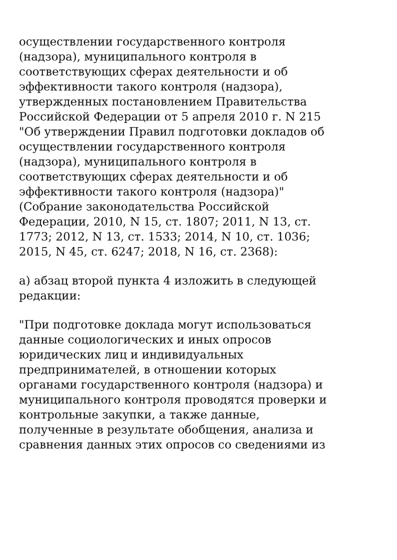осуществлении государственного контроля
(надзора), муниципального контроля в
соответствующих сферах деятельности и об
эффективности такого контроля (надзора),
утвержденных постановлением Правительства
Российской Федерации от 5 апреля 2010 г. N 215
"Об утверждении Правил подготовки докладов об
осуществлении государственного контроля
(надзора), муниципального контроля в
соответствующих сферах деятельности и об
эффективности такого контроля (надзора)"
(Собрание законодательства Российской
Федерации, 2010, N 15, ст. 1807; 2011, N 13, ст.
1773; 2012, N 13, ст. 1533; 2014, N 10, ст. 1036;
2015, N 45, ст. 6247; 2018, N 16, ст. 2368):
а) абзац второй пункта 4 изложить в следующей
редакции:
"При подготовке доклада могут использоваться
данные социологических и иных опросов
юридических лиц и индивидуальных
предпринимателей, в отношении которых
органами государственного контроля (надзора) и
муниципального контроля проводятся проверки и
контрольные закупки, а также данные,
полученные в результате обобщения, анализа и
сравнения данных этих опросов со сведениями из